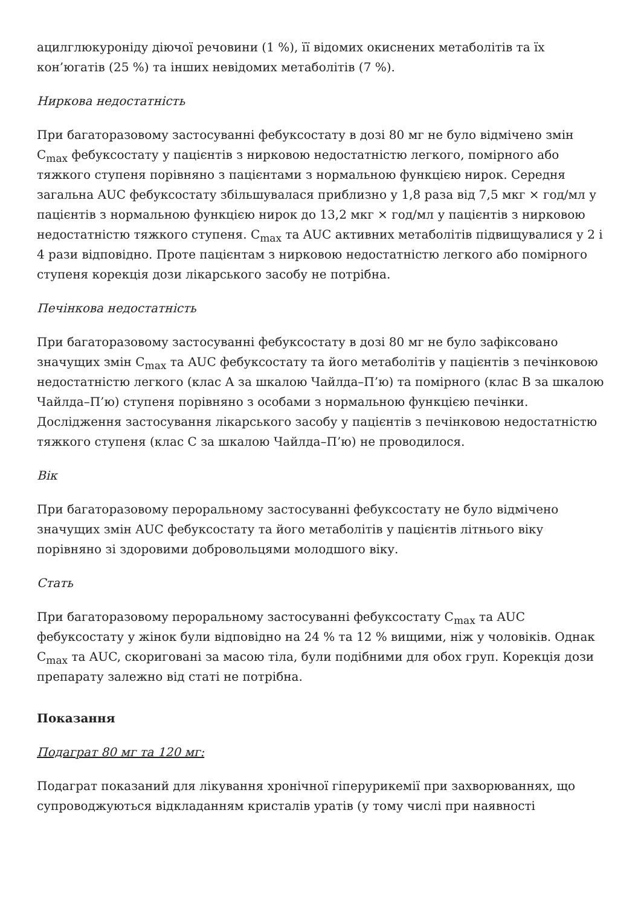ацилглюкуроніду діючої речовини (1 %), її відомих окиснених метаболітів та їх кон’югатів (25 %) та інших невідомих метаболітів (7 %).
Ниркова недостатність
При багаторазовому застосуванні фебуксостату в дозі 80 мг не було відмічено змін C<sub>max</sub> фебуксостату у пацієнтів з нирковою недостатністю легкого, помірного або тяжкого ступеня порівняно з пацієнтами з нормальною функцією нирок. Середня загальна AUC фебуксостату збільшувалася приблизно у 1,8 раза від 7,5 мкг × год/мл у пацієнтів з нормальною функцією нирок до 13,2 мкг × год/мл у пацієнтів з нирковою недостатністю тяжкого ступеня. C<sub>max</sub> та AUC активних метаболітів підвищувалися у 2 і 4 рази відповідно. Проте пацієнтам з нирковою недостатністю легкого або помірного ступеня корекція дози лікарського засобу не потрібна.
Печінкова недостатність
При багаторазовому застосуванні фебуксостату в дозі 80 мг не було зафіксовано значущих змін C<sub>max</sub> та AUC фебуксостату та його метаболітів у пацієнтів з печінковою недостатністю легкого (клас А за шкалою Чайлда–П’ю) та помірного (клас В за шкалою Чайлда–П’ю) ступеня порівняно з особами з нормальною функцією печінки. Дослідження застосування лікарського засобу у пацієнтів з печінковою недостатністю тяжкого ступеня (клас С за шкалою Чайлда–П’ю) не проводилося.
Вік
При багаторазовому пероральному застосуванні фебуксостату не було відмічено значущих змін AUC фебуксостату та його метаболітів у пацієнтів літнього віку порівняно зі здоровими добровольцями молодшого віку.
Стать
При багаторазовому пероральному застосуванні фебуксостату C<sub>max</sub> та AUC фебуксостату у жінок були відповідно на 24 % та 12 % вищими, ніж у чоловіків. Однак C<sub>max</sub> та AUC, скориговані за масою тіла, були подібними для обох груп. Корекція дози препарату залежно від статі не потрібна.
Показання
Подаграт 80 мг та 120 мг:
Подаграт показаний для лікування хронічної гіперурикемії при захворюваннях, що супроводжуються відкладанням кристалів уратів (у тому числі при наявності